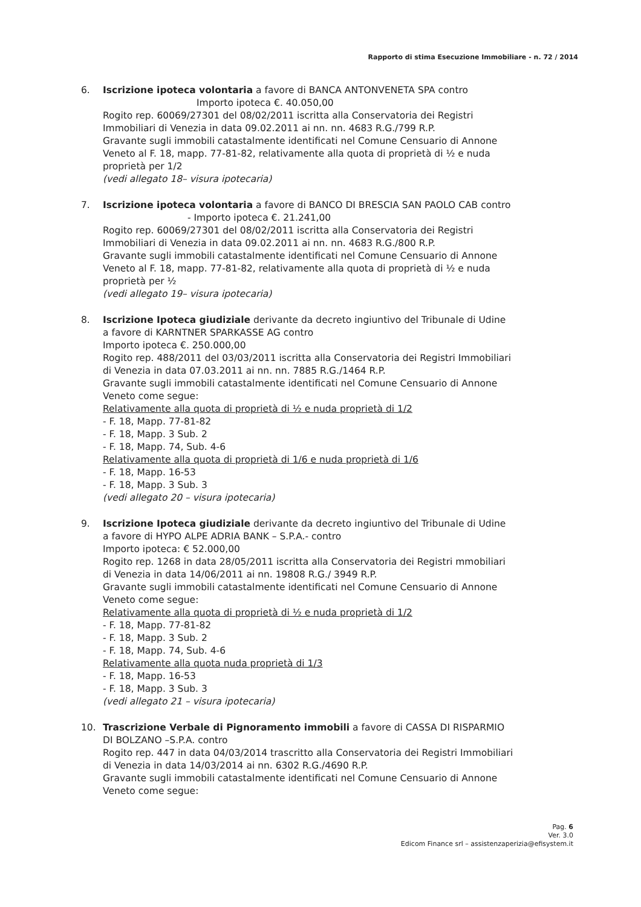Rapporto di stima Esecuzione Immobiliare - n. 72 / 2014
6. Iscrizione ipoteca volontaria a favore di BANCA ANTONVENETA SPA contro
Importo ipoteca €. 40.050,00
Rogito rep. 60069/27301 del 08/02/2011 iscritta alla Conservatoria dei Registri Immobiliari di Venezia in data 09.02.2011 ai nn. nn. 4683 R.G./799 R.P.
Gravante sugli immobili catastalmente identificati nel Comune Censuario di Annone Veneto al F. 18, mapp. 77-81-82, relativamente alla quota di proprietà di ½ e nuda proprietà per 1/2
(vedi allegato 18– visura ipotecaria)
7. Iscrizione ipoteca volontaria a favore di BANCO DI BRESCIA SAN PAOLO CAB contro - Importo ipoteca €. 21.241,00
Rogito rep. 60069/27301 del 08/02/2011 iscritta alla Conservatoria dei Registri Immobiliari di Venezia in data 09.02.2011 ai nn. nn. 4683 R.G./800 R.P.
Gravante sugli immobili catastalmente identificati nel Comune Censuario di Annone Veneto al F. 18, mapp. 77-81-82, relativamente alla quota di proprietà di ½ e nuda proprietà per ½
(vedi allegato 19– visura ipotecaria)
8. Iscrizione Ipoteca giudiziale derivante da decreto ingiuntivo del Tribunale di Udine a favore di KARNTNER SPARKASSE AG contro
Importo ipoteca €. 250.000,00
Rogito rep. 488/2011 del 03/03/2011 iscritta alla Conservatoria dei Registri Immobiliari di Venezia in data 07.03.2011 ai nn. nn. 7885 R.G./1464 R.P.
Gravante sugli immobili catastalmente identificati nel Comune Censuario di Annone Veneto come segue:
Relativamente alla quota di proprietà di ½ e nuda proprietà di 1/2
- F. 18, Mapp. 77-81-82
- F. 18, Mapp. 3 Sub. 2
- F. 18, Mapp. 74, Sub. 4-6
Relativamente alla quota di proprietà di 1/6 e nuda proprietà di 1/6
- F. 18, Mapp. 16-53
- F. 18, Mapp. 3 Sub. 3
(vedi allegato 20 – visura ipotecaria)
9. Iscrizione Ipoteca giudiziale derivante da decreto ingiuntivo del Tribunale di Udine a favore di HYPO ALPE ADRIA BANK – S.P.A.- contro
Importo ipoteca: € 52.000,00
Rogito rep. 1268 in data 28/05/2011 iscritta alla Conservatoria dei Registri mmobiliari di Venezia in data 14/06/2011 ai nn. 19808 R.G./ 3949 R.P.
Gravante sugli immobili catastalmente identificati nel Comune Censuario di Annone Veneto come segue:
Relativamente alla quota di proprietà di ½ e nuda proprietà di 1/2
- F. 18, Mapp. 77-81-82
- F. 18, Mapp. 3 Sub. 2
- F. 18, Mapp. 74, Sub. 4-6
Relativamente alla quota nuda proprietà di 1/3
- F. 18, Mapp. 16-53
- F. 18, Mapp. 3 Sub. 3
(vedi allegato 21 – visura ipotecaria)
10. Trascrizione Verbale di Pignoramento immobili a favore di CASSA DI RISPARMIO DI BOLZANO –S.P.A. contro
Rogito rep. 447 in data 04/03/2014 trascritto alla Conservatoria dei Registri Immobiliari di Venezia in data 14/03/2014 ai nn. 6302 R.G./4690 R.P.
Gravante sugli immobili catastalmente identificati nel Comune Censuario di Annone Veneto come segue:
Pag. 6
Ver. 3.0
Edicom Finance srl – assistenzaperizia@efisystem.it